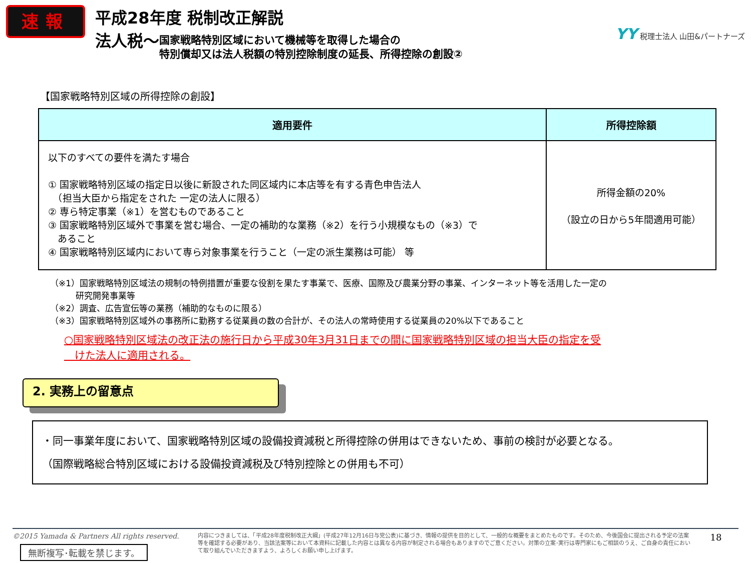速報
平成28年度 税制改正解説
法人税～ 国家戦略特別区域において機械等を取得した場合の
特別償却又は法人税額の特別控除制度の延長、所得控除の創設②
YY 税理士法人 山田&パートナーズ
【国家戦略特別区域の所得控除の創設】
| 適用要件 | 所得控除額 |
| --- | --- |
| 以下のすべての要件を満たす場合 ① 国家戦略特別区域の指定日以後に新設された同区域内に本店等を有する青色申告法人 （担当大臣から指定をされた 一定の法人に限る） ② 専ら特定事業（※1）を営むものであること ③ 国家戦略特別区域外で事業を営む場合、一定の補助的な業務（※2）を行う小規模なもの（※3）で あること ④ 国家戦略特別区域内において専ら対象事業を行うこと（一定の派生業務は可能） 等 | 所得金額の20% （設立の日から5年間適用可能） |
（※1）国家戦略特別区域法の規制の特例措置が重要な役割を果たす事業で、医療、国際及び農業分野の事業、インターネット等を活用した一定の
　　　研究開発事業等
（※2）調査、広告宣伝等の業務（補助的なものに限る）
（※3）国家戦略特別区域外の事務所に勤務する従業員の数の合計が、その法人の常時使用する従業員の20%以下であること
○国家戦略特別区域法の改正法の施行日から平成30年3月31日までの間に国家戦略特別区域の担当大臣の指定を受
　けた法人に適用される。
2. 実務上の留意点
・同一事業年度において、国家戦略特別区域の設備投資減税と所得控除の併用はできないため、事前の検討が必要となる。
（国際戦略総合特別区域における設備投資減税及び特別控除との併用も不可）
©2015 Yamada & Partners All rights reserved.
無断複写･転載を禁じます。
内容につきましては、「平成28年度税制改正大綱」(平成27年12月16日与党公表)に基づき、情報の提供を目的として、一般的な概要をまとめたものです。そのため、今後国会に提出される予定の法案等を確認する必要があり、当該法案等において本資料に記載した内容とは異なる内容が制定される場合もありますのでご意ください。対策の立案･実行は専門家にもご相談のうえ、ご自身の責任において取り組んでいただきますよう、よろしくお願い申し上げます。
18